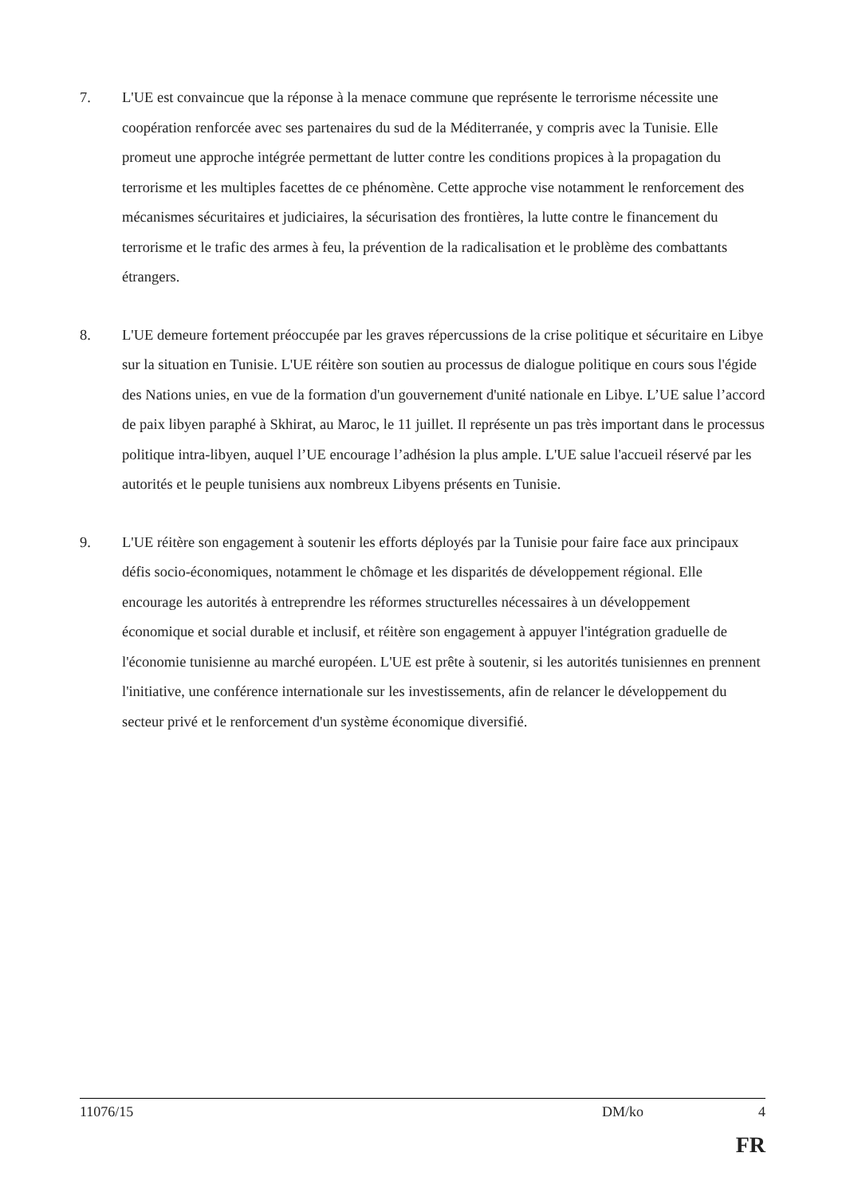7. L'UE est convaincue que la réponse à la menace commune que représente le terrorisme nécessite une coopération renforcée avec ses partenaires du sud de la Méditerranée, y compris avec la Tunisie. Elle promeut une approche intégrée permettant de lutter contre les conditions propices à la propagation du terrorisme et les multiples facettes de ce phénomène. Cette approche vise notamment le renforcement des mécanismes sécuritaires et judiciaires, la sécurisation des frontières, la lutte contre le financement du terrorisme et le trafic des armes à feu, la prévention de la radicalisation et le problème des combattants étrangers.
8. L'UE demeure fortement préoccupée par les graves répercussions de la crise politique et sécuritaire en Libye sur la situation en Tunisie. L'UE réitère son soutien au processus de dialogue politique en cours sous l'égide des Nations unies, en vue de la formation d'un gouvernement d'unité nationale en Libye. L’UE salue l’accord de paix libyen paraphé à Skhirat, au Maroc, le 11 juillet. Il représente un pas très important dans le processus politique intra-libyen, auquel l’UE encourage l’adhésion la plus ample. L'UE salue l'accueil réservé par les autorités et le peuple tunisiens aux nombreux Libyens présents en Tunisie.
9. L'UE réitère son engagement à soutenir les efforts déployés par la Tunisie pour faire face aux principaux défis socio-économiques, notamment le chômage et les disparités de développement régional. Elle encourage les autorités à entreprendre les réformes structurelles nécessaires à un développement économique et social durable et inclusif, et réitère son engagement à appuyer l'intégration graduelle de l'économie tunisienne au marché européen. L'UE est prête à soutenir, si les autorités tunisiennes en prennent l'initiative, une conférence internationale sur les investissements, afin de relancer le développement du secteur privé et le renforcement d'un système économique diversifié.
11076/15 DM/ko 4
FR